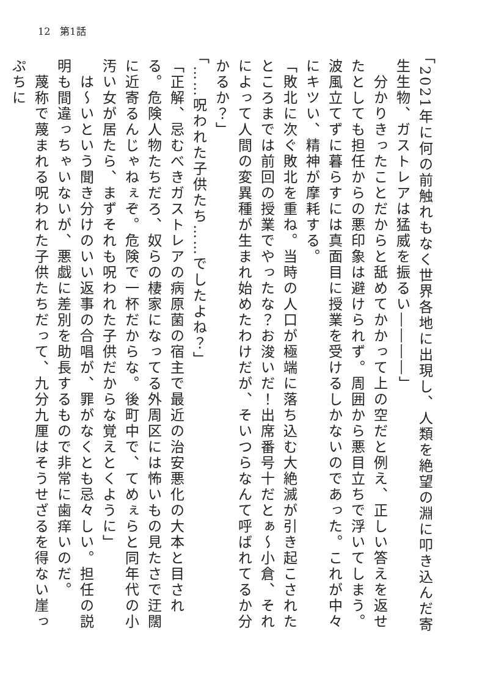12　第1話
「2021年に何の前触れもなく世界各地に出現し、人類を絶望の淵に叩き込んだ寄生生物、ガストレアは猛威を振るい――――」
　分かりきったことだからと舐めてかかって上の空だと例え、正しい答えを返せたとしても担任からの悪印象は避けられず。周囲から悪目立ちで浮いてしまう。波風立てずに暮らすには真面目に授業を受けるしかないのであった。これが中々にキツい、精神が摩耗する。
「敗北に次ぐ敗北を重ね。当時の人口が極端に落ち込む大絶滅が引き起こされたところまでは前回の授業でやったな？お浚いだ！出席番号十だとぁ～小倉、それによって人間の変異種が生まれ始めたわけだが、そいつらなんて呼ばれてるか分かるか？」
「……呪われた子供たち……でしたよね？」
「正解、忌むべきガストレアの病原菌の宿主で最近の治安悪化の大本と目される。危険人物たちだろ、奴らの棲家になってる外周区には怖いもの見たさで迂闊に近寄るんじゃねぇぞ。危険で一杯だからな。後町中で、てめぇらと同年代の小汚い女が居たら、まずそれも呪われた子供だからな覚えとくように」
　は～いという聞き分けのいい返事の合唱が、罪がなくとも忌々しい。担任の説明も間違っちゃいないが、悪戯に差別を助長するもので非常に歯痒いのだ。
　蔑称で蔑まれる呪われた子供たちだって、九分九厘はそうせざるを得ない崖っぷちに